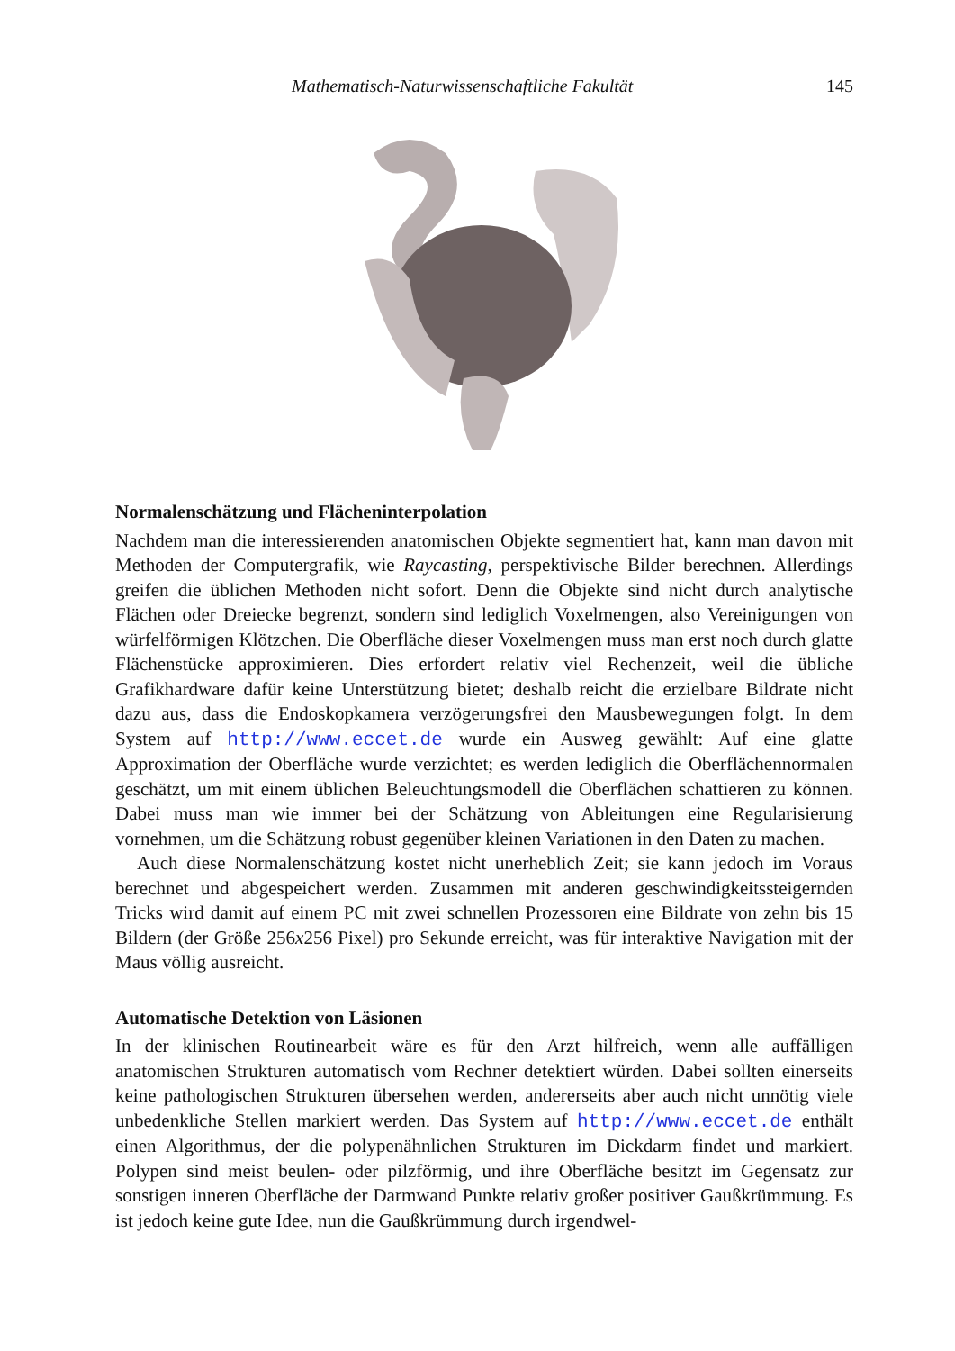Mathematisch-Naturwissenschaftliche Fakultät 145
Normalenschätzung und Flächeninterpolation
Nachdem man die interessierenden anatomischen Objekte segmentiert hat, kann man davon mit Methoden der Computergrafik, wie Raycasting, perspektivische Bilder berechnen. Allerdings greifen die üblichen Methoden nicht sofort. Denn die Objekte sind nicht durch analytische Flächen oder Dreiecke begrenzt, sondern sind lediglich Voxelmengen, also Vereinigungen von würfelförmigen Klötzchen. Die Oberfläche dieser Voxelmengen muss man erst noch durch glatte Flächenstücke approximieren. Dies erfordert relativ viel Rechenzeit, weil die übliche Grafikhardware dafür keine Unterstützung bietet; deshalb reicht die erzielbare Bildrate nicht dazu aus, dass die Endoskopkamera verzögerungsfrei den Mausbewegungen folgt. In dem System auf http://www.eccet.de wurde ein Ausweg gewählt: Auf eine glatte Approximation der Oberfläche wurde verzichtet; es werden lediglich die Oberflächennormalen geschätzt, um mit einem üblichen Beleuchtungsmodell die Oberflächen schattieren zu können. Dabei muss man wie immer bei der Schätzung von Ableitungen eine Regularisierung vornehmen, um die Schätzung robust gegenüber kleinen Variationen in den Daten zu machen.
Auch diese Normalenschätzung kostet nicht unerheblich Zeit; sie kann jedoch im Voraus berechnet und abgespeichert werden. Zusammen mit anderen geschwindigkeitssteigernden Tricks wird damit auf einem PC mit zwei schnellen Prozessoren eine Bildrate von zehn bis 15 Bildern (der Größe 256x256 Pixel) pro Sekunde erreicht, was für interaktive Navigation mit der Maus völlig ausreicht.
Automatische Detektion von Läsionen
In der klinischen Routinearbeit wäre es für den Arzt hilfreich, wenn alle auffälligen anatomischen Strukturen automatisch vom Rechner detektiert würden. Dabei sollten einerseits keine pathologischen Strukturen übersehen werden, andererseits aber auch nicht unnötig viele unbedenkliche Stellen markiert werden. Das System auf http://www.eccet.de enthält einen Algorithmus, der die polypenähnlichen Strukturen im Dickdarm findet und markiert. Polypen sind meist beulen- oder pilzförmig, und ihre Oberfläche besitzt im Gegensatz zur sonstigen inneren Oberfläche der Darmwand Punkte relativ großer positiver Gaußkrümmung. Es ist jedoch keine gute Idee, nun die Gaußkrümmung durch irgendwel-